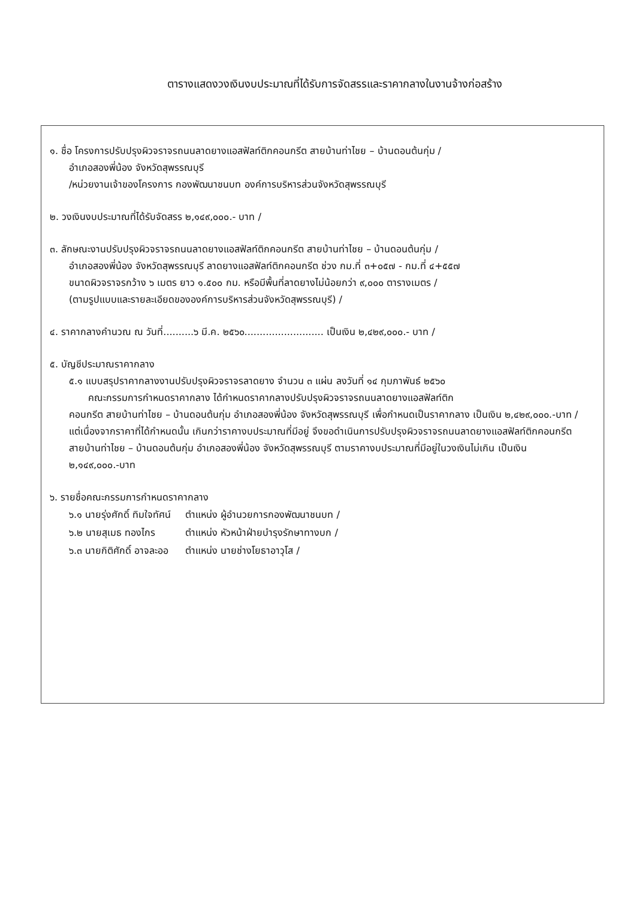ตารางแสดงวงเงินงบประมาณที่ได้รับการจัดสรรและราคากลางในงานจ้างก่อสร้าง
๑. ชื่อ โครงการปรับปรุงผิวจราจรถนนลาดยางแอสฟัลท์ติกคอนกรีต สายบ้านท่าไชย – บ้านดอนต้นกุ่ม /
อำเภอสองพี่น้อง จังหวัดสุพรรณบุรี
/หน่วยงานเจ้าของโครงการ กองพัฒนาชนบท องค์การบริหารส่วนจังหวัดสุพรรณบุรี
๒. วงเงินงบประมาณที่ได้รับจัดสรร ๒,๑๔๙,๐๐๐.- บาท /
๓. ลักษณะงานปรับปรุงผิวจราจรถนนลาดยางแอสฟัลท์ติกคอนกรีต สายบ้านท่าไชย – บ้านดอนต้นกุ่ม /
อำเภอสองพี่น้อง จังหวัดสุพรรณบุรี ลาดยางแอสฟัลท์ติกคอนกรีต ช่วง กม.ที่ ๓+๐๕๗ - กม.ที่ ๔+๕๕๗
ขนาดผิวจราจรกว้าง ๖ เมตร ยาว ๑.๕๐๐ กม. หรือมีพื้นที่ลาดยางไม่น้อยกว่า ๙,๐๐๐ ตารางเมตร /
(ตามรูปแบบและรายละเอียดขององค์การบริหารส่วนจังหวัดสุพรรณบุรี) /
๔. ราคากลางคำนวณ ณ วันที่..........๖ มี.ค. ๒๕๖๐.......................... เป็นเงิน ๒,๔๒๙,๐๐๐.- บาท /
๕. บัญชีประมาณราคากลาง
๕.๑ แบบสรุปราคากลางงานปรับปรุงผิวจราจรลาดยาง จำนวน ๓ แผ่น ลงวันที่ ๑๔ กุมภาพันธ์ ๒๕๖๐
คณะกรรมการกำหนดราคากลาง ได้กำหนดราคากลางปรับปรุงผิวจราจรถนนลาดยางแอสฟัลท์ติก
คอนกรีต สายบ้านท่าไชย – บ้านดอนต้นกุ่ม อำเภอสองพี่น้อง จังหวัดสุพรรณบุรี เพื่อกำหนดเป็นราคากลาง เป็นเงิน ๒,๔๒๙,๐๐๐.-บาท / แต่เนื่องจากราคาที่ได้กำหนดนั้น เกินกว่าราคางบประมาณที่มีอยู่ จึงขอดำเนินการปรับปรุงผิวจราจรถนนลาดยางแอสฟัลท์ติกคอนกรีต สายบ้านท่าไชย – บ้านดอนต้นกุ่ม อำเภอสองพี่น้อง จังหวัดสุพรรณบุรี ตามราคางบประมาณที่มีอยู่ในวงเงินไม่เกิน เป็นเงิน ๒,๑๔๙,๐๐๐.-บาท
๖. รายชื่อคณะกรรมการกำหนดราคากลาง
| ๖.๑ นายรุ่งศักดิ์ ทิมใจทัศน์ | ตำแหน่ง ผู้อำนวยการกองพัฒนาชนบท / |
| ๖.๒ นายสุเมธ ทองไกร | ตำแหน่ง หัวหน้าฝ่ายบำรุงรักษาทางบก / |
| ๖.๓ นายกิติศักดิ์ อาจละออ | ตำแหน่ง นายช่างโยธาอาวุโส / |